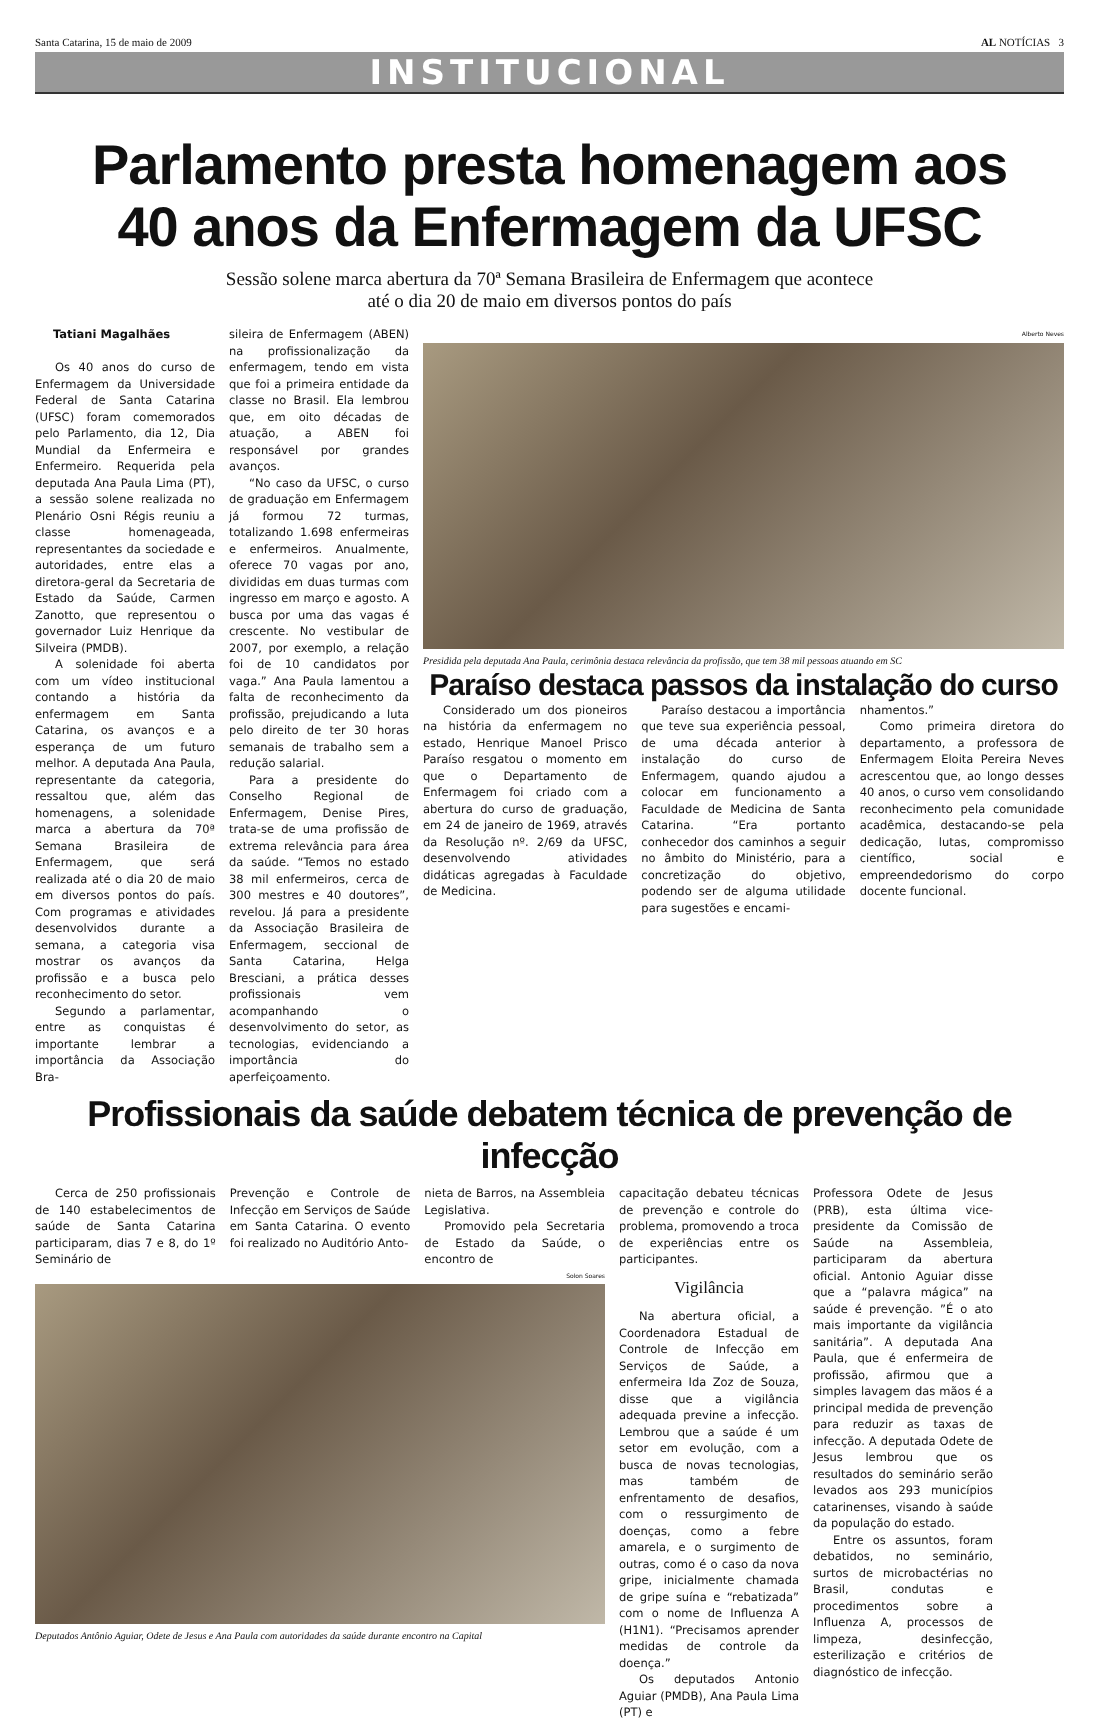Santa Catarina, 15 de maio de 2009 AL NOTÍCIAS 3
INSTITUCIONAL
Parlamento presta homenagem aos
40 anos da Enfermagem da UFSC
Sessão solene marca abertura da 70ª Semana Brasileira de Enfermagem que acontece
até o dia 20 de maio em diversos pontos do país
Tatiani Magalhães
Os 40 anos do curso de Enfermagem da Universidade Federal de Santa Catarina (UFSC) foram comemorados pelo Parlamento, dia 12, Dia Mundial da Enfermeira e Enfermeiro. Requerida pela deputada Ana Paula Lima (PT), a sessão solene realizada no Plenário Osni Régis reuniu a classe homenageada, representantes da sociedade e autoridades, entre elas a diretora-geral da Secretaria de Estado da Saúde, Carmen Zanotto, que representou o governador Luiz Henrique da Silveira (PMDB).
A solenidade foi aberta com um vídeo institucional contando a história da enfermagem em Santa Catarina, os avanços e a esperança de um futuro melhor. A deputada Ana Paula, representante da categoria, ressaltou que, além das homenagens, a solenidade marca a abertura da 70ª Semana Brasileira de Enfermagem, que será realizada até o dia 20 de maio em diversos pontos do país. Com programas e atividades desenvolvidos durante a semana, a categoria visa mostrar os avanços da profissão e a busca pelo reconhecimento do setor.
Segundo a parlamentar, entre as conquistas é importante lembrar a importância da Associação Bra-
sileira de Enfermagem (ABEN) na profissionalização da enfermagem, tendo em vista que foi a primeira entidade da classe no Brasil. Ela lembrou que, em oito décadas de atuação, a ABEN foi responsável por grandes avanços.
“No caso da UFSC, o curso de graduação em Enfermagem já formou 72 turmas, totalizando 1.698 enfermeiras e enfermeiros. Anualmente, oferece 70 vagas por ano, divididas em duas turmas com ingresso em março e agosto. A busca por uma das vagas é crescente. No vestibular de 2007, por exemplo, a relação foi de 10 candidatos por vaga.” Ana Paula lamentou a falta de reconhecimento da profissão, prejudicando a luta pelo direito de ter 30 horas semanais de trabalho sem a redução salarial.
Para a presidente do Conselho Regional de Enfermagem, Denise Pires, trata-se de uma profissão de extrema relevância para área da saúde. “Temos no estado 38 mil enfermeiros, cerca de 300 mestres e 40 doutores”, revelou. Já para a presidente da Associação Brasileira de Enfermagem, seccional de Santa Catarina, Helga Bresciani, a prática desses profissionais vem acompanhando o desenvolvimento do setor, as tecnologias, evidenciando a importância do aperfeiçoamento.
Alberto Neves
Presidida pela deputada Ana Paula, cerimônia destaca relevância da profissão, que tem 38 mil pessoas atuando em SC
Paraíso destaca passos da instalação do curso
Considerado um dos pioneiros na história da enfermagem no estado, Henrique Manoel Prisco Paraíso resgatou o momento em que o Departamento de Enfermagem foi criado com a abertura do curso de graduação, em 24 de janeiro de 1969, através da Resolução nº. 2/69 da UFSC, desenvolvendo atividades didáticas agregadas à Faculdade de Medicina.
Paraíso destacou a importância que teve sua experiência pessoal, de uma década anterior à instalação do curso de Enfermagem, quando ajudou a colocar em funcionamento a Faculdade de Medicina de Santa Catarina. “Era portanto conhecedor dos caminhos a seguir no âmbito do Ministério, para a concretização do objetivo, podendo ser de alguma utilidade para sugestões e encami-
nhamentos.”
Como primeira diretora do departamento, a professora de Enfermagem Eloita Pereira Neves acrescentou que, ao longo desses 40 anos, o curso vem consolidando reconhecimento pela comunidade acadêmica, destacando-se pela dedicação, lutas, compromisso científico, social e empreendedorismo do corpo docente funcional.
Profissionais da saúde debatem técnica de prevenção de infecção
Cerca de 250 profissionais de 140 estabelecimentos de saúde de Santa Catarina participaram, dias 7 e 8, do 1º Seminário de
Prevenção e Controle de Infecção em Serviços de Saúde em Santa Catarina. O evento foi realizado no Auditório Anto-
nieta de Barros, na Assembleia Legislativa.
Promovido pela Secretaria de Estado da Saúde, o encontro de
Solon Soares
Deputados Antônio Aguiar, Odete de Jesus e Ana Paula com autoridades da saúde durante encontro na Capital
capacitação debateu técnicas de prevenção e controle do problema, promovendo a troca de experiências entre os participantes.
Vigilância
Na abertura oficial, a Coordenadora Estadual de Controle de Infecção em Serviços de Saúde, a enfermeira Ida Zoz de Souza, disse que a vigilância adequada previne a infecção. Lembrou que a saúde é um setor em evolução, com a busca de novas tecnologias, mas também de enfrentamento de desafios, com o ressurgimento de doenças, como a febre amarela, e o surgimento de outras, como é o caso da nova gripe, inicialmente chamada de gripe suína e “rebatizada” com o nome de Influenza A (H1N1). “Precisamos aprender medidas de controle da doença.”
Os deputados Antonio Aguiar (PMDB), Ana Paula Lima (PT) e
Professora Odete de Jesus (PRB), esta última vice-presidente da Comissão de Saúde na Assembleia, participaram da abertura oficial. Antonio Aguiar disse que a “palavra mágica” na saúde é prevenção. ”É o ato mais importante da vigilância sanitária”. A deputada Ana Paula, que é enfermeira de profissão, afirmou que a simples lavagem das mãos é a principal medida de prevenção para reduzir as taxas de infecção. A deputada Odete de Jesus lembrou que os resultados do seminário serão levados aos 293 municípios catarinenses, visando à saúde da população do estado.
Entre os assuntos, foram debatidos, no seminário, surtos de microbactérias no Brasil, condutas e procedimentos sobre a Influenza A, processos de limpeza, desinfecção, esterilização e critérios de diagnóstico de infecção.